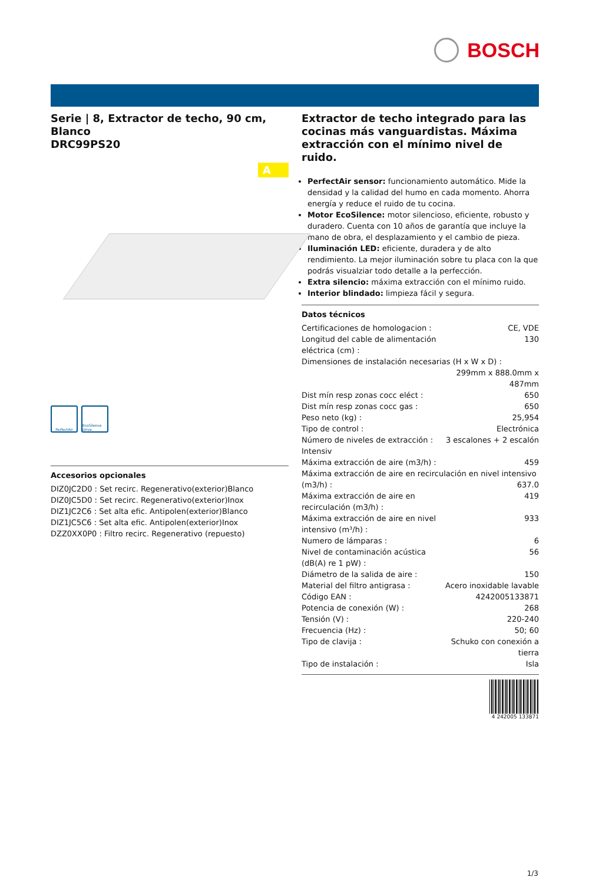BOSCH
Serie | 8, Extractor de techo, 90 cm, Blanco
DRC99PS20
A
PerfectAir EcoSilence Drive
Accesorios opcionales
DIZ0JC2D0 : Set recirc. Regenerativo(exterior)Blanco
DIZ0JC5D0 : Set recirc. Regenerativo(exterior)Inox
DIZ1JC2C6 : Set alta efic. Antipolen(exterior)Blanco
DIZ1JC5C6 : Set alta efic. Antipolen(exterior)Inox
DZZ0XX0P0 : Filtro recirc. Regenerativo (repuesto)
Extractor de techo integrado para las cocinas más vanguardistas. Máxima extracción con el mínimo nivel de ruido.
PerfectAir sensor: funcionamiento automático. Mide la densidad y la calidad del humo en cada momento. Ahorra energía y reduce el ruido de tu cocina.
Motor EcoSilence: motor silencioso, eficiente, robusto y duradero. Cuenta con 10 años de garantía que incluye la mano de obra, el desplazamiento y el cambio de pieza.
Iluminación LED: eficiente, duradera y de alto rendimiento. La mejor iluminación sobre tu placa con la que podrás visualziar todo detalle a la perfección.
Extra silencio: máxima extracción con el mínimo ruido.
Interior blindado: limpieza fácil y segura.
Datos técnicos
| Certificaciones de homologacion : | CE, VDE |
| Longitud del cable de alimentación eléctrica (cm) : | 130 |
| Dimensiones de instalación necesarias (H x W x D) : | |
| | 299mm x 888.0mm x 487mm |
| Dist mín resp zonas cocc eléct : | 650 |
| Dist mín resp zonas cocc gas : | 650 |
| Peso neto (kg) : | 25,954 |
| Tipo de control : | Electrónica |
| Número de niveles de extracción : | 3 escalones + 2 escalón |
| Intensiv | |
| Máxima extracción de aire (m3/h) : | 459 |
| Máxima extracción de aire en recirculación en nivel intensivo | |
| (m3/h) : | 637.0 |
| Máxima extracción de aire en recirculación (m3/h) : | 419 |
| Máxima extracción de aire en nivel intensivo (m³/h) : | 933 |
| Numero de lámparas : | 6 |
| Nivel de contaminación acústica (dB(A) re 1 pW) : | 56 |
| Diámetro de la salida de aire : | 150 |
| Material del filtro antigrasa : | Acero inoxidable lavable |
| Código EAN : | 4242005133871 |
| Potencia de conexión (W) : | 268 |
| Tensión (V) : | 220-240 |
| Frecuencia (Hz) : | 50; 60 |
| Tipo de clavija : | Schuko con conexión a tierra |
| Tipo de instalación : | Isla |
4 242005 133871
1/3